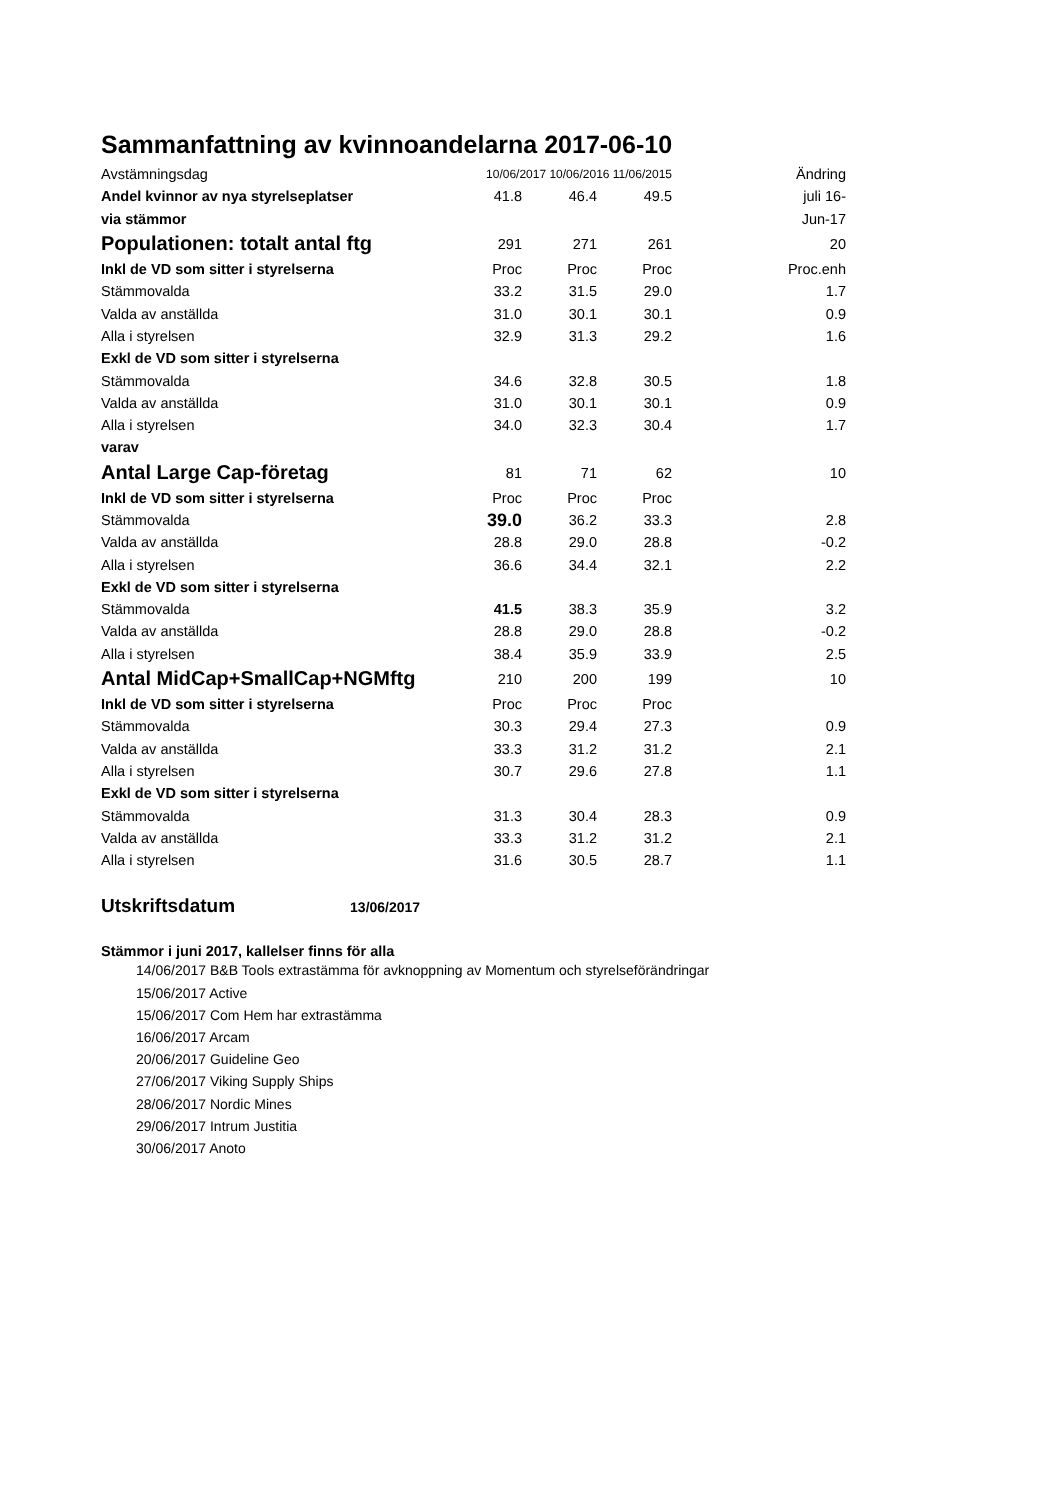Sammanfattning av kvinnoandelarna 2017-06-10
| Avstämningsdag | 10/06/2017 10/06/2016 11/06/2015 | | | Ändring |
| Andel kvinnor av nya styrelseplatser | 41.8 | 46.4 | 49.5 | juli 16- |
| via stämmor | | | | Jun-17 |
| Populationen: totalt antal ftg | 291 | 271 | 261 | 20 |
| Inkl de VD som sitter i styrelserna | Proc | Proc | Proc | Proc.enh |
| Stämmovalda | 33.2 | 31.5 | 29.0 | 1.7 |
| Valda av anställda | 31.0 | 30.1 | 30.1 | 0.9 |
| Alla i styrelsen | 32.9 | 31.3 | 29.2 | 1.6 |
| Exkl de VD som sitter i styrelserna | | | | |
| Stämmovalda | 34.6 | 32.8 | 30.5 | 1.8 |
| Valda av anställda | 31.0 | 30.1 | 30.1 | 0.9 |
| Alla i styrelsen | 34.0 | 32.3 | 30.4 | 1.7 |
| varav | | | | |
| Antal Large Cap-företag | 81 | 71 | 62 | 10 |
| Inkl de VD som sitter i styrelserna | Proc | Proc | Proc | |
| Stämmovalda | 39.0 | 36.2 | 33.3 | 2.8 |
| Valda av anställda | 28.8 | 29.0 | 28.8 | -0.2 |
| Alla i styrelsen | 36.6 | 34.4 | 32.1 | 2.2 |
| Exkl de VD som sitter i styrelserna | | | | |
| Stämmovalda | 41.5 | 38.3 | 35.9 | 3.2 |
| Valda av anställda | 28.8 | 29.0 | 28.8 | -0.2 |
| Alla i styrelsen | 38.4 | 35.9 | 33.9 | 2.5 |
| Antal MidCap+SmallCap+NGMftg | 210 | 200 | 199 | 10 |
| Inkl de VD som sitter i styrelserna | Proc | Proc | Proc | |
| Stämmovalda | 30.3 | 29.4 | 27.3 | 0.9 |
| Valda av anställda | 33.3 | 31.2 | 31.2 | 2.1 |
| Alla i styrelsen | 30.7 | 29.6 | 27.8 | 1.1 |
| Exkl de VD som sitter i styrelserna | | | | |
| Stämmovalda | 31.3 | 30.4 | 28.3 | 0.9 |
| Valda av anställda | 33.3 | 31.2 | 31.2 | 2.1 |
| Alla i styrelsen | 31.6 | 30.5 | 28.7 | 1.1 |
Utskriftsdatum 13/06/2017
Stämmor i juni 2017, kallelser finns för alla
14/06/2017 B&B Tools extrastämma för avknoppning av Momentum och styrelseförändringar
15/06/2017 Active
15/06/2017 Com Hem har extrastämma
16/06/2017 Arcam
20/06/2017 Guideline Geo
27/06/2017 Viking Supply Ships
28/06/2017 Nordic Mines
29/06/2017 Intrum Justitia
30/06/2017 Anoto